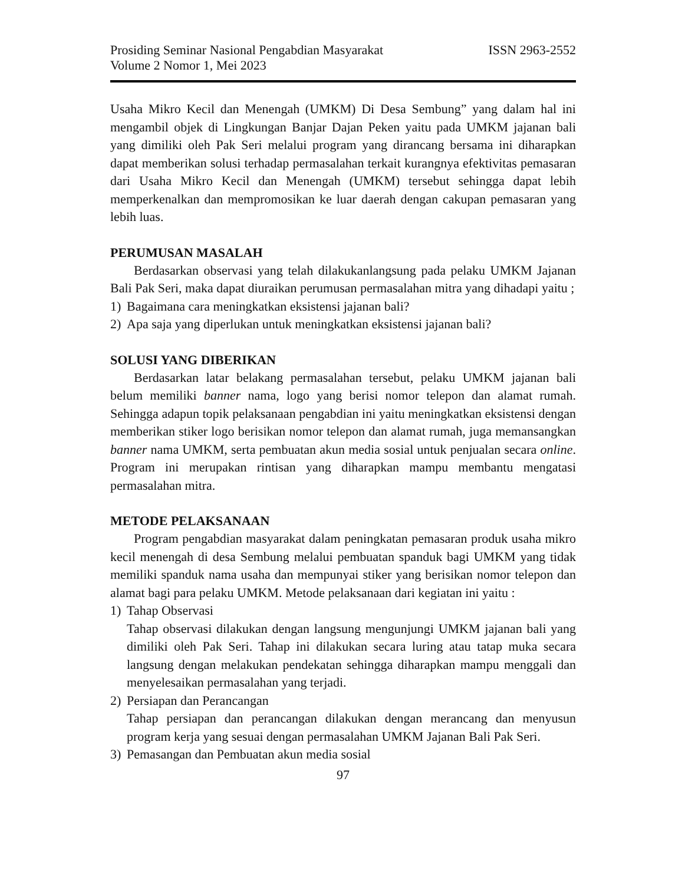Prosiding Seminar Nasional Pengabdian Masyarakat ISSN 2963-2552
Volume 2 Nomor 1, Mei 2023
Usaha Mikro Kecil dan Menengah (UMKM) Di Desa Sembung” yang dalam hal ini mengambil objek di Lingkungan Banjar Dajan Peken yaitu pada UMKM jajanan bali yang dimiliki oleh Pak Seri melalui program yang dirancang bersama ini diharapkan dapat memberikan solusi terhadap permasalahan terkait kurangnya efektivitas pemasaran dari Usaha Mikro Kecil dan Menengah (UMKM) tersebut sehingga dapat lebih memperkenalkan dan mempromosikan ke luar daerah dengan cakupan pemasaran yang lebih luas.
PERUMUSAN MASALAH
Berdasarkan observasi yang telah dilakukanlangsung pada pelaku UMKM Jajanan Bali Pak Seri, maka dapat diuraikan perumusan permasalahan mitra yang dihadapi yaitu ;
1) Bagaimana cara meningkatkan eksistensi jajanan bali?
2) Apa saja yang diperlukan untuk meningkatkan eksistensi jajanan bali?
SOLUSI YANG DIBERIKAN
Berdasarkan latar belakang permasalahan tersebut, pelaku UMKM jajanan bali belum memiliki banner nama, logo yang berisi nomor telepon dan alamat rumah. Sehingga adapun topik pelaksanaan pengabdian ini yaitu meningkatkan eksistensi dengan memberikan stiker logo berisikan nomor telepon dan alamat rumah, juga memansangkan banner nama UMKM, serta pembuatan akun media sosial untuk penjualan secara online. Program ini merupakan rintisan yang diharapkan mampu membantu mengatasi permasalahan mitra.
METODE PELAKSANAAN
Program pengabdian masyarakat dalam peningkatan pemasaran produk usaha mikro kecil menengah di desa Sembung melalui pembuatan spanduk bagi UMKM yang tidak memiliki spanduk nama usaha dan mempunyai stiker yang berisikan nomor telepon dan alamat bagi para pelaku UMKM. Metode pelaksanaan dari kegiatan ini yaitu :
1) Tahap Observasi
Tahap observasi dilakukan dengan langsung mengunjungi UMKM jajanan bali yang dimiliki oleh Pak Seri. Tahap ini dilakukan secara luring atau tatap muka secara langsung dengan melakukan pendekatan sehingga diharapkan mampu menggali dan menyelesaikan permasalahan yang terjadi.
2) Persiapan dan Perancangan
Tahap persiapan dan perancangan dilakukan dengan merancang dan menyusun program kerja yang sesuai dengan permasalahan UMKM Jajanan Bali Pak Seri.
3) Pemasangan dan Pembuatan akun media sosial
97